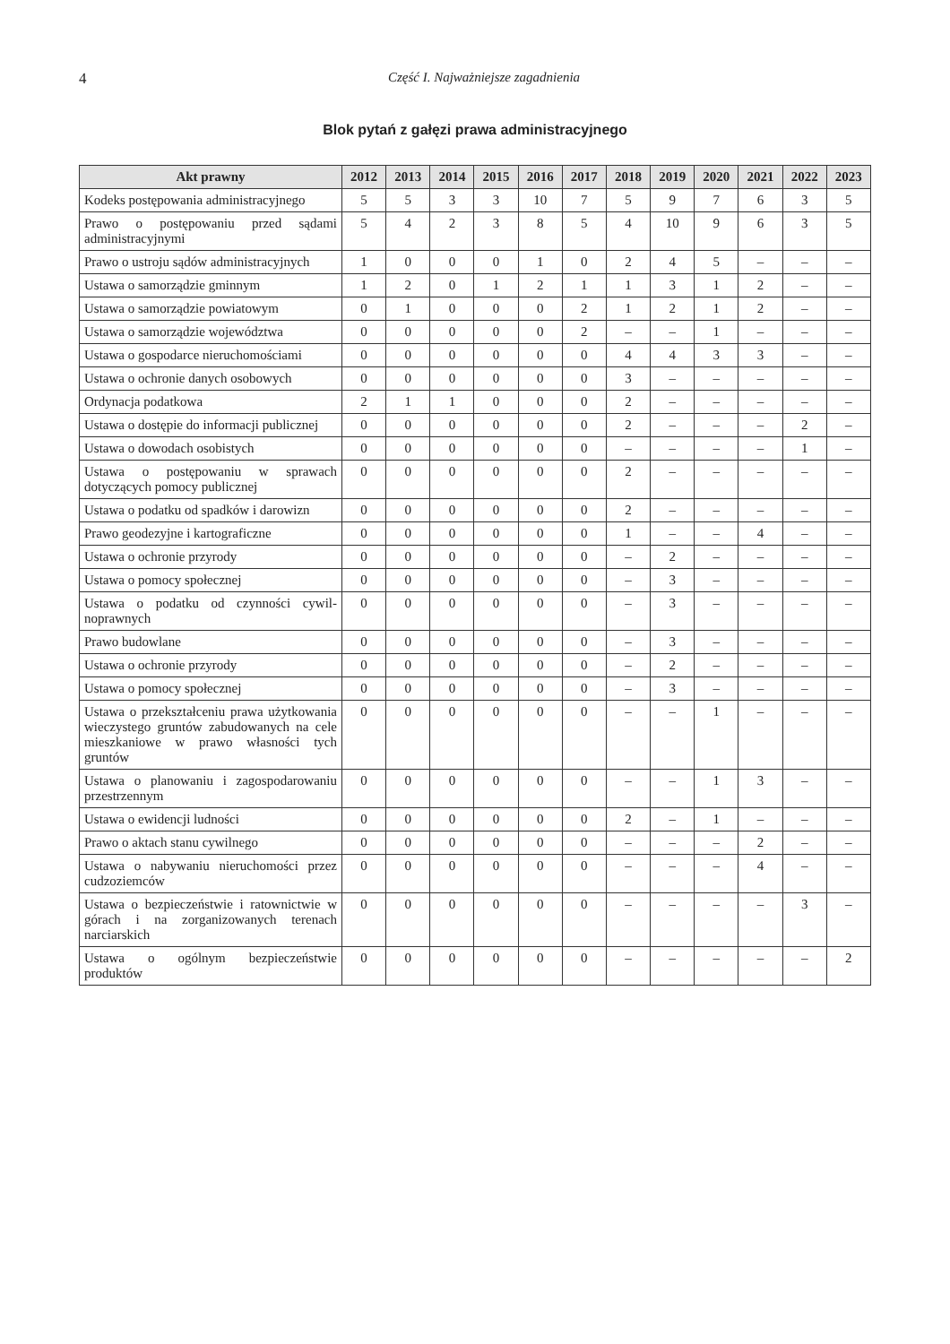4 Część I. Najważniejsze zagadnienia
Blok pytań z gałęzi prawa administracyjnego
| Akt prawny | 2012 | 2013 | 2014 | 2015 | 2016 | 2017 | 2018 | 2019 | 2020 | 2021 | 2022 | 2023 |
| --- | --- | --- | --- | --- | --- | --- | --- | --- | --- | --- | --- | --- |
| Kodeks postępowania administracyj­nego | 5 | 5 | 3 | 3 | 10 | 7 | 5 | 9 | 7 | 6 | 3 | 5 |
| Prawo o postępowaniu przed sądami administracyjnymi | 5 | 4 | 2 | 3 | 8 | 5 | 4 | 10 | 9 | 6 | 3 | 5 |
| Prawo o ustroju sądów administracyj­nych | 1 | 0 | 0 | 0 | 1 | 0 | 2 | 4 | 5 | – | – | – |
| Ustawa o samorządzie gminnym | 1 | 2 | 0 | 1 | 2 | 1 | 1 | 3 | 1 | 2 | – | – |
| Ustawa o samorządzie powiatowym | 0 | 1 | 0 | 0 | 0 | 2 | 1 | 2 | 1 | 2 | – | – |
| Ustawa o samorządzie województwa | 0 | 0 | 0 | 0 | 0 | 2 | – | – | 1 | – | – | – |
| Ustawa o gospodarce nieruchomościa­mi | 0 | 0 | 0 | 0 | 0 | 0 | 4 | 4 | 3 | 3 | – | – |
| Ustawa o ochronie danych osobowych | 0 | 0 | 0 | 0 | 0 | 0 | 3 | – | – | – | – | – |
| Ordynacja podatkowa | 2 | 1 | 1 | 0 | 0 | 0 | 2 | – | – | – | – | – |
| Ustawa o dostępie do informacji pu­blicznej | 0 | 0 | 0 | 0 | 0 | 0 | 2 | – | – | – | 2 | – |
| Ustawa o dowodach osobistych | 0 | 0 | 0 | 0 | 0 | 0 | – | – | – | – | 1 | – |
| Ustawa o postępowaniu w sprawach dotyczących pomocy publicznej | 0 | 0 | 0 | 0 | 0 | 0 | 2 | – | – | – | – | – |
| Ustawa o podatku od spadków i daro­wizn | 0 | 0 | 0 | 0 | 0 | 0 | 2 | – | – | – | – | – |
| Prawo geodezyjne i kartograficzne | 0 | 0 | 0 | 0 | 0 | 0 | 1 | – | – | 4 | – | – |
| Ustawa o ochronie przyrody | 0 | 0 | 0 | 0 | 0 | 0 | – | 2 | – | – | – | – |
| Ustawa o pomocy społecznej | 0 | 0 | 0 | 0 | 0 | 0 | – | 3 | – | – | – | – |
| Ustawa o podatku od czynności cywil­noprawnych | 0 | 0 | 0 | 0 | 0 | 0 | – | 3 | – | – | – | – |
| Prawo budowlane | 0 | 0 | 0 | 0 | 0 | 0 | – | 3 | – | – | – | – |
| Ustawa o ochronie przyrody | 0 | 0 | 0 | 0 | 0 | 0 | – | 2 | – | – | – | – |
| Ustawa o pomocy społecznej | 0 | 0 | 0 | 0 | 0 | 0 | – | 3 | – | – | – | – |
| Ustawa o przekształceniu prawa użyt­kowania wieczystego gruntów zabudo­wanych na cele mieszkaniowe w prawo własności tych gruntów | 0 | 0 | 0 | 0 | 0 | 0 | – | – | 1 | – | – | – |
| Ustawa o planowaniu i zagospodaro­waniu przestrzennym | 0 | 0 | 0 | 0 | 0 | 0 | – | – | 1 | 3 | – | – |
| Ustawa o ewidencji ludności | 0 | 0 | 0 | 0 | 0 | 0 | 2 | – | 1 | – | – | – |
| Prawo o aktach stanu cywilnego | 0 | 0 | 0 | 0 | 0 | 0 | – | – | – | 2 | – | – |
| Ustawa o nabywaniu nieruchomości przez cudzoziemców | 0 | 0 | 0 | 0 | 0 | 0 | – | – | – | 4 | – | – |
| Ustawa o bezpieczeństwie i ratownic­twie w górach i na zorganizowanych terenach narciarskich | 0 | 0 | 0 | 0 | 0 | 0 | – | – | – | – | 3 | – |
| Ustawa o ogólnym bezpieczeństwie produktów | 0 | 0 | 0 | 0 | 0 | 0 | – | – | – | – | – | 2 |